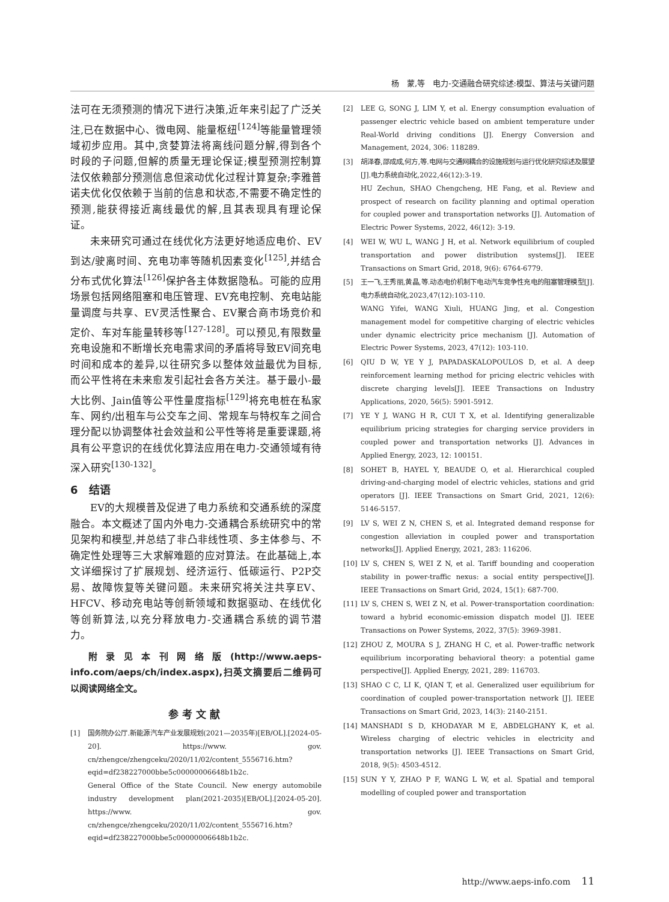杨　蒙,等　电力-交通融合研究综述:模型、算法与关键问题
法可在无须预测的情况下进行决策,近年来引起了广泛关注,已在数据中心、微电网、能量枢纽<sup>[124]</sup>等能量管理领域初步应用。其中,贪婪算法将离线问题分解,得到各个时段的子问题,但解的质量无理论保证;模型预测控制算法仅依赖部分预测信息但滚动优化过程计算复杂;李雅普诺夫优化仅依赖于当前的信息和状态,不需要不确定性的预测,能获得接近离线最优的解,且其表现具有理论保证。
未来研究可通过在线优化方法更好地适应电价、EV到达/驶离时间、充电功率等随机因素变化<sup>[125]</sup>,并结合分布式优化算法<sup>[126]</sup>保护各主体数据隐私。可能的应用场景包括网络阻塞和电压管理、EV充电控制、充电站能量调度与共享、EV灵活性聚合、EV聚合商市场竞价和定价、车对车能量转移等<sup>[127-128]</sup>。可以预见,有限数量充电设施和不断增长充电需求间的矛盾将导致EV间充电时间和成本的差异,以往研究多以整体效益最优为目标,而公平性将在未来愈发引起社会各方关注。基于最小-最大比例、Jain值等公平性量度指标<sup>[129]</sup>将充电桩在私家车、网约/出租车与公交车之间、常规车与特权车之间合理分配以协调整体社会效益和公平性等将是重要课题,将具有公平意识的在线优化算法应用在电力-交通领域有待深入研究<sup>[130-132]</sup>。
6　结语
EV的大规模普及促进了电力系统和交通系统的深度融合。本文概述了国内外电力-交通耦合系统研究中的常见架构和模型,并总结了非凸非线性项、多主体参与、不确定性处理等三大求解难题的应对算法。在此基础上,本文详细探讨了扩展规划、经济运行、低碳运行、P2P交易、故障恢复等关键问题。未来研究将关注共享EV、HFCV、移动充电站等创新领域和数据驱动、在线优化等创新算法,以充分释放电力-交通耦合系统的调节潜力。
附录见本刊网络版(http://www.aeps-info.com/aeps/ch/index.aspx),扫英文摘要后二维码可以阅读网络全文。
参考文献
[1] 国务院办公厅.新能源汽车产业发展规划(2021—2035年)[EB/OL].[2024-05-20]. https://www. gov. cn/zhengce/zhengceku/2020/11/02/content_5556716.htm? eqid=df238227000bbe5c00000006648b1b2c.
General Office of the State Council. New energy automobile industry development plan(2021-2035)[EB/OL].[2024-05-20]. https://www. gov. cn/zhengce/zhengceku/2020/11/02/content_5556716.htm? eqid=df238227000bbe5c00000006648b1b2c.
[2] LEE G, SONG J, LIM Y, et al. Energy consumption evaluation of passenger electric vehicle based on ambient temperature under Real-World driving conditions [J]. Energy Conversion and Management, 2024, 306: 118289.
[3] 胡泽春,邵成成,何方,等.电网与交通网耦合的设施规划与运行优化研究综述及展望[J].电力系统自动化,2022,46(12):3-19.
HU Zechun, SHAO Chengcheng, HE Fang, et al. Review and prospect of research on facility planning and optimal operation for coupled power and transportation networks [J]. Automation of Electric Power Systems, 2022, 46(12): 3-19.
[4] WEI W, WU L, WANG J H, et al. Network equilibrium of coupled transportation and power distribution systems[J]. IEEE Transactions on Smart Grid, 2018, 9(6): 6764-6779.
[5] 王一飞,王秀丽,黄晶,等.动态电价机制下电动汽车竞争性充电的阻塞管理模型[J].电力系统自动化,2023,47(12):103-110.
WANG Yifei, WANG Xiuli, HUANG Jing, et al. Congestion management model for competitive charging of electric vehicles under dynamic electricity price mechanism [J]. Automation of Electric Power Systems, 2023, 47(12): 103-110.
[6] QIU D W, YE Y J, PAPADASKALOPOULOS D, et al. A deep reinforcement learning method for pricing electric vehicles with discrete charging levels[J]. IEEE Transactions on Industry Applications, 2020, 56(5): 5901-5912.
[7] YE Y J, WANG H R, CUI T X, et al. Identifying generalizable equilibrium pricing strategies for charging service providers in coupled power and transportation networks [J]. Advances in Applied Energy, 2023, 12: 100151.
[8] SOHET B, HAYEL Y, BEAUDE O, et al. Hierarchical coupled driving-and-charging model of electric vehicles, stations and grid operators [J]. IEEE Transactions on Smart Grid, 2021, 12(6): 5146-5157.
[9] LV S, WEI Z N, CHEN S, et al. Integrated demand response for congestion alleviation in coupled power and transportation networks[J]. Applied Energy, 2021, 283: 116206.
[10] LV S, CHEN S, WEI Z N, et al. Tariff bounding and cooperation stability in power-traffic nexus: a social entity perspective[J]. IEEE Transactions on Smart Grid, 2024, 15(1): 687-700.
[11] LV S, CHEN S, WEI Z N, et al. Power-transportation coordination: toward a hybrid economic-emission dispatch model [J]. IEEE Transactions on Power Systems, 2022, 37(5): 3969-3981.
[12] ZHOU Z, MOURA S J, ZHANG H C, et al. Power-traffic network equilibrium incorporating behavioral theory: a potential game perspective[J]. Applied Energy, 2021, 289: 116703.
[13] SHAO C C, LI K, QIAN T, et al. Generalized user equilibrium for coordination of coupled power-transportation network [J]. IEEE Transactions on Smart Grid, 2023, 14(3): 2140-2151.
[14] MANSHADI S D, KHODAYAR M E, ABDELGHANY K, et al. Wireless charging of electric vehicles in electricity and transportation networks [J]. IEEE Transactions on Smart Grid, 2018, 9(5): 4503-4512.
[15] SUN Y Y, ZHAO P F, WANG L W, et al. Spatial and temporal modelling of coupled power and transportation
http://www.aeps-info.com　 11